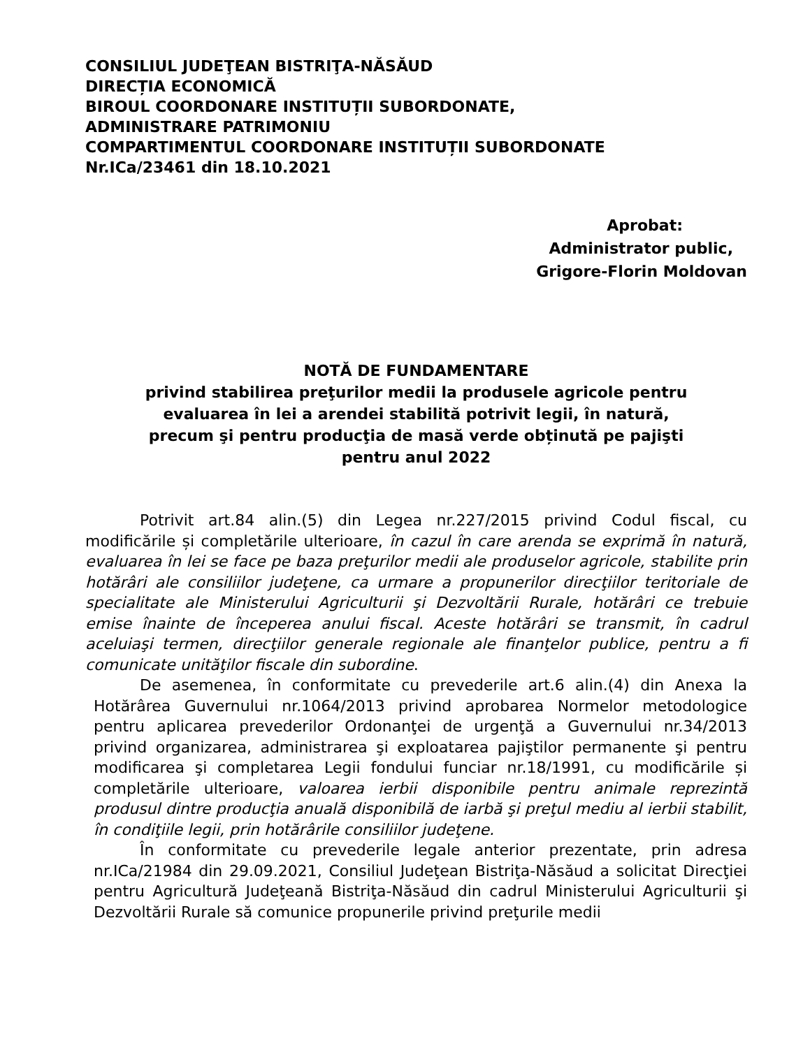CONSILIUL JUDEŢEAN BISTRIŢA-NĂSĂUD
DIRECȚIA ECONOMICĂ
BIROUL COORDONARE INSTITUȚII SUBORDONATE,
ADMINISTRARE PATRIMONIU
COMPARTIMENTUL COORDONARE INSTITUȚII SUBORDONATE
Nr.ICa/23461 din 18.10.2021
Aprobat:
Administrator public,
Grigore-Florin Moldovan
NOTĂ DE FUNDAMENTARE
privind stabilirea preţurilor medii la produsele agricole pentru
evaluarea în lei a arendei stabilită potrivit legii, în natură,
precum şi pentru producţia de masă verde obținută pe pajişti
pentru anul 2022
Potrivit art.84 alin.(5) din Legea nr.227/2015 privind Codul fiscal, cu modificările și completările ulterioare, în cazul în care arenda se exprimă în natură, evaluarea în lei se face pe baza preţurilor medii ale produselor agricole, stabilite prin hotărâri ale consiliilor judeţene, ca urmare a propunerilor direcţiilor teritoriale de specialitate ale Ministerului Agriculturii şi Dezvoltării Rurale, hotărâri ce trebuie emise înainte de începerea anului fiscal. Aceste hotărâri se transmit, în cadrul aceluiaşi termen, direcţiilor generale regionale ale finanţelor publice, pentru a fi comunicate unităţilor fiscale din subordine.
De asemenea, în conformitate cu prevederile art.6 alin.(4) din Anexa la Hotărârea Guvernului nr.1064/2013 privind aprobarea Normelor metodologice pentru aplicarea prevederilor Ordonanţei de urgenţă a Guvernului nr.34/2013 privind organizarea, administrarea şi exploatarea pajiştilor permanente şi pentru modificarea şi completarea Legii fondului funciar nr.18/1991, cu modificările și completările ulterioare, valoarea ierbii disponibile pentru animale reprezintă produsul dintre producţia anuală disponibilă de iarbă şi preţul mediu al ierbii stabilit, în condiţiile legii, prin hotărârile consiliilor judeţene.
În conformitate cu prevederile legale anterior prezentate, prin adresa nr.ICa/21984 din 29.09.2021, Consiliul Judeţean Bistriţa-Năsăud a solicitat Direcţiei pentru Agricultură Judeţeană Bistriţa-Năsăud din cadrul Ministerului Agriculturii şi Dezvoltării Rurale să comunice propunerile privind preţurile medii